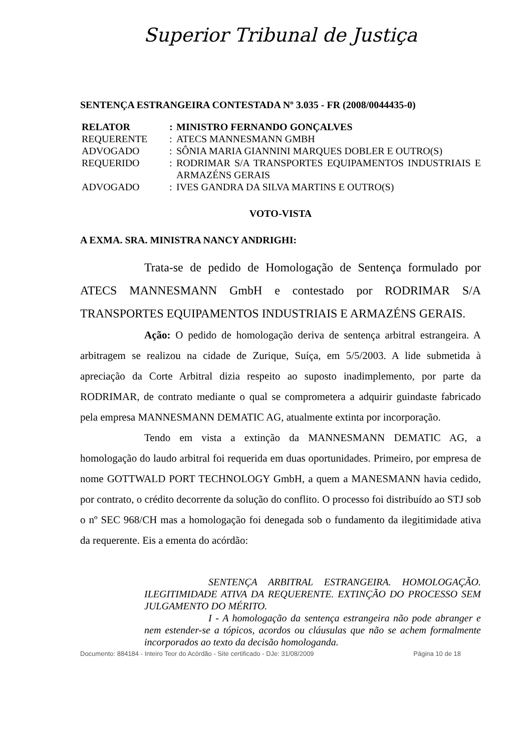Superior Tribunal de Justiça
SENTENÇA ESTRANGEIRA CONTESTADA Nº 3.035 - FR (2008/0044435-0)
| RELATOR | : | MINISTRO FERNANDO GONÇALVES |
| REQUERENTE | : | ATECS MANNESMANN GMBH |
| ADVOGADO | : | SÔNIA MARIA GIANNINI MARQUES DOBLER E OUTRO(S) |
| REQUERIDO | : | RODRIMAR S/A TRANSPORTES EQUIPAMENTOS INDUSTRIAIS E ARMAZÉNS GERAIS |
| ADVOGADO | : | IVES GANDRA DA SILVA MARTINS E OUTRO(S) |
VOTO-VISTA
A EXMA. SRA. MINISTRA NANCY ANDRIGHI:
Trata-se de pedido de Homologação de Sentença formulado por ATECS MANNESMANN GmbH e contestado por RODRIMAR S/A TRANSPORTES EQUIPAMENTOS INDUSTRIAIS E ARMAZÉNS GERAIS.
Ação: O pedido de homologação deriva de sentença arbitral estrangeira. A arbitragem se realizou na cidade de Zurique, Suíça, em 5/5/2003. A lide submetida à apreciação da Corte Arbitral dizia respeito ao suposto inadimplemento, por parte da RODRIMAR, de contrato mediante o qual se comprometera a adquirir guindaste fabricado pela empresa MANNESMANN DEMATIC AG, atualmente extinta por incorporação.
Tendo em vista a extinção da MANNESMANN DEMATIC AG, a homologação do laudo arbitral foi requerida em duas oportunidades. Primeiro, por empresa de nome GOTTWALD PORT TECHNOLOGY GmbH, a quem a MANESMANN havia cedido, por contrato, o crédito decorrente da solução do conflito. O processo foi distribuído ao STJ sob o nº SEC 968/CH mas a homologação foi denegada sob o fundamento da ilegitimidade ativa da requerente. Eis a ementa do acórdão:
SENTENÇA ARBITRAL ESTRANGEIRA. HOMOLOGAÇÃO. ILEGITIMIDADE ATIVA DA REQUERENTE. EXTINÇÃO DO PROCESSO SEM JULGAMENTO DO MÉRITO.
I - A homologação da sentença estrangeira não pode abranger e nem estender-se a tópicos, acordos ou cláusulas que não se achem formalmente incorporados ao texto da decisão homologanda.
Documento: 884184 - Inteiro Teor do Acórdão - Site certificado - DJe: 31/08/2009 Página 10 de 18